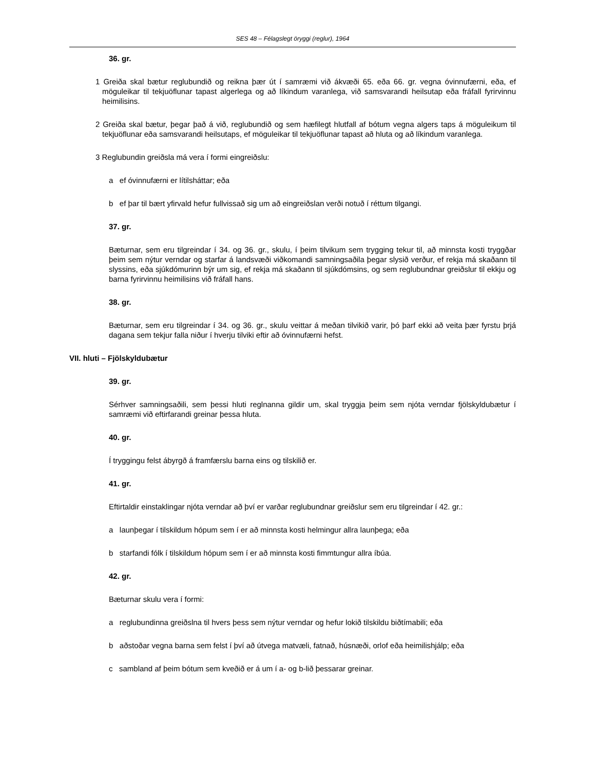SES 48 – Félagslegt öryggi (reglur), 1964
36. gr.
1 Greiða skal bætur reglubundið og reikna þær út í samræmi við ákvæði 65. eða 66. gr. vegna óvinnufærni, eða, ef möguleikar til tekjuöflunar tapast algerlega og að líkindum varanlega, við samsvarandi heilsutap eða fráfall fyrirvinnu heimilisins.
2 Greiða skal bætur, þegar það á við, reglubundið og sem hæfilegt hlutfall af bótum vegna algers taps á möguleikum til tekjuöflunar eða samsvarandi heilsutaps, ef möguleikar til tekjuöflunar tapast að hluta og að líkindum varanlega.
3 Reglubundin greiðsla má vera í formi eingreiðslu:
a ef óvinnufærni er lítilsháttar; eða
b ef þar til bært yfirvald hefur fullvissað sig um að eingreiðslan verði notuð í réttum tilgangi.
37. gr.
Bæturnar, sem eru tilgreindar í 34. og 36. gr., skulu, í þeim tilvikum sem trygging tekur til, að minnsta kosti tryggðar þeim sem nýtur verndar og starfar á landsvæði viðkomandi samningsaðila þegar slysið verður, ef rekja má skaðann til slyssins, eða sjúkdómurinn býr um sig, ef rekja má skaðann til sjúkdómsins, og sem reglubundnar greiðslur til ekkju og barna fyrirvinnu heimilisins við fráfall hans.
38. gr.
Bæturnar, sem eru tilgreindar í 34. og 36. gr., skulu veittar á meðan tilvikið varir, þó þarf ekki að veita þær fyrstu þrjá dagana sem tekjur falla niður í hverju tilviki eftir að óvinnufærni hefst.
VII. hluti – Fjölskyldubætur
39. gr.
Sérhver samningsaðili, sem þessi hluti reglnanna gildir um, skal tryggja þeim sem njóta verndar fjölskyldubætur í samræmi við eftirfarandi greinar þessa hluta.
40. gr.
Í tryggingu felst ábyrgð á framfærslu barna eins og tilskilið er.
41. gr.
Eftirtaldir einstaklingar njóta verndar að því er varðar reglubundnar greiðslur sem eru tilgreindar í 42. gr.:
a launþegar í tilskildum hópum sem í er að minnsta kosti helmingur allra launþega; eða
b starfandi fólk í tilskildum hópum sem í er að minnsta kosti fimmtungur allra íbúa.
42. gr.
Bæturnar skulu vera í formi:
a reglubundinna greiðslna til hvers þess sem nýtur verndar og hefur lokið tilskildu biðtímabili; eða
b aðstoðar vegna barna sem felst í því að útvega matvæli, fatnað, húsnæði, orlof eða heimilishjálp; eða
c sambland af þeim bótum sem kveðið er á um í a- og b-lið þessarar greinar.